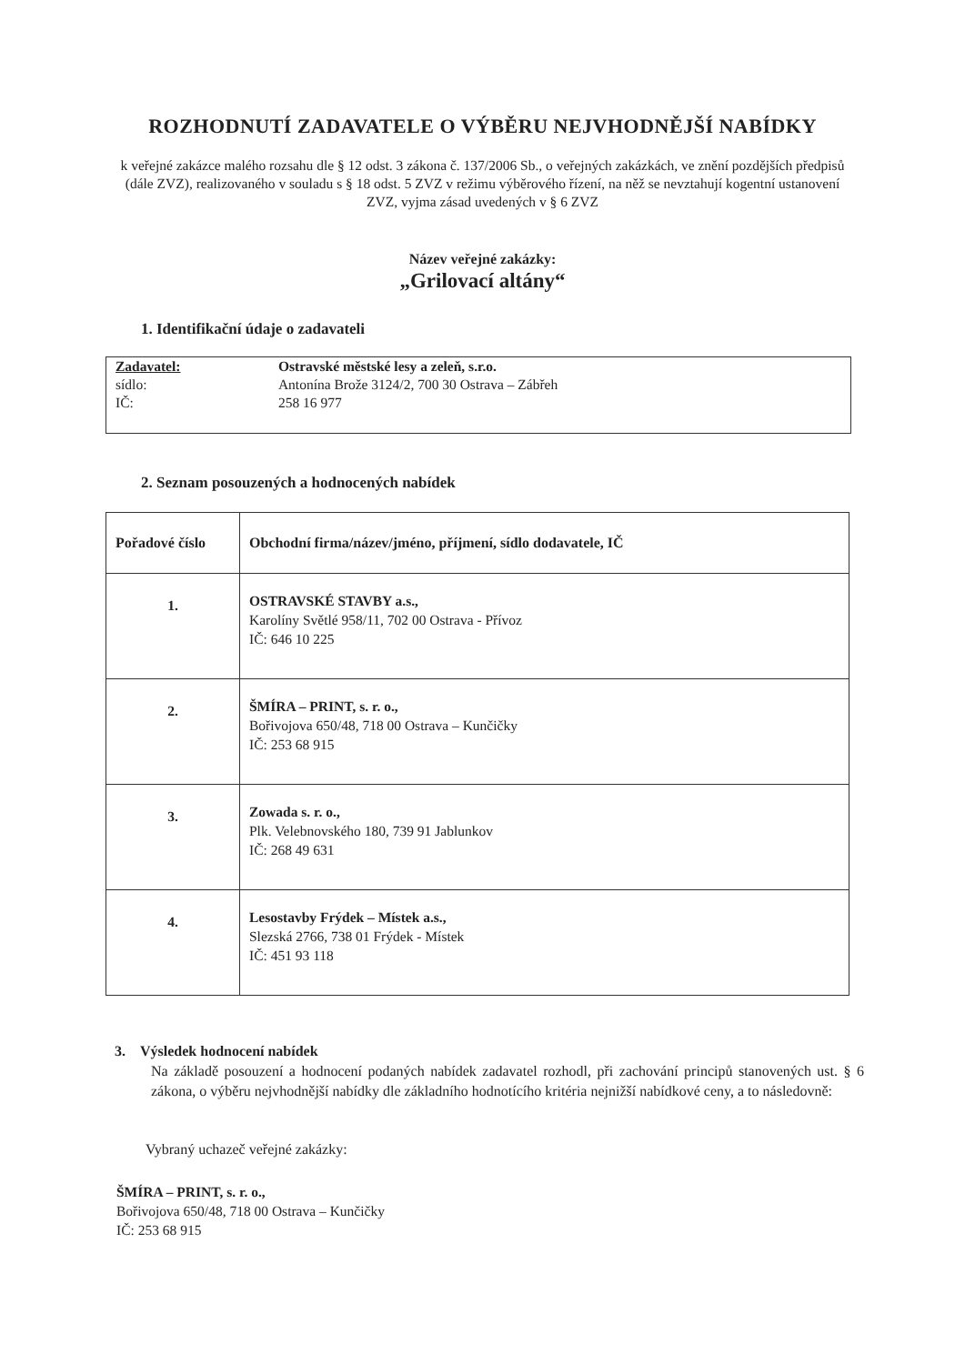ROZHODNUTÍ ZADAVATELE O VÝBĚRU NEJVHODNĚJŠÍ NABÍDKY
k veřejné zakázce malého rozsahu dle § 12 odst. 3 zákona č. 137/2006 Sb., o veřejných zakázkách, ve znění pozdějších předpisů (dále ZVZ), realizovaného v souladu s § 18 odst. 5 ZVZ v režimu výběrového řízení, na něž se nevztahují kogentní ustanovení ZVZ, vyjma zásad uvedených v § 6 ZVZ
Název veřejné zakázky:
„Grilovací altány“
1. Identifikační údaje o zadavateli
| Zadavatel: | Ostravské městské lesy a zeleň, s.r.o. |
| sídlo: | Antonína Brože 3124/2, 700 30 Ostrava – Zábřeh |
| IČ: | 258 16 977 |
2. Seznam posouzených a hodnocených nabídek
| Pořadové číslo | Obchodní firma/název/jméno, příjmení, sídlo dodavatele, IČ |
| --- | --- |
| 1. | OSTRAVSKÉ STAVBY a.s., Karolíny Světlé 958/11, 702 00 Ostrava - Přívoz IČ: 646 10 225 |
| 2. | ŠMÍRA – PRINT, s. r. o., Bořivojova 650/48, 718 00 Ostrava – Kunčičky IČ: 253 68 915 |
| 3. | Zowada s. r. o., Plk. Velebnovského 180, 739 91 Jablunkov IČ: 268 49 631 |
| 4. | Lesostavby Frýdek – Místek a.s., Slezská 2766, 738 01 Frýdek - Místek IČ: 451 93 118 |
3. Výsledek hodnocení nabídek
Na základě posouzení a hodnocení podaných nabídek zadavatel rozhodl, při zachování principů stanovených ust. § 6 zákona, o výběru nejvhodnější nabídky dle základního hodnotícího kritéria nejnižší nabídkové ceny, a to následovně:
Vybraný uchazeč veřejné zakázky:
ŠMÍRA – PRINT, s. r. o.,
Bořivojova 650/48, 718 00 Ostrava – Kunčičky
IČ: 253 68 915